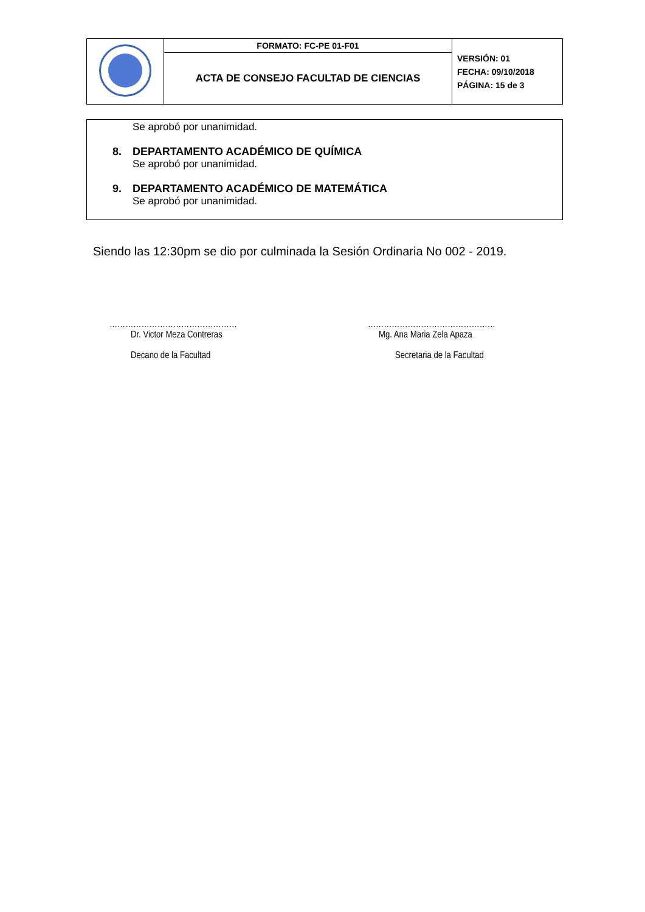| | FORMATO: FC-PE 01-F01 | VERSIÓN: 01 FECHA: 09/10/2018 PÁGINA: 15 de 3 |
| | ACTA DE CONSEJO FACULTAD DE CIENCIAS | |
Se aprobó por unanimidad.
8. DEPARTAMENTO ACADÉMICO DE QUÍMICA
Se aprobó por unanimidad.
9. DEPARTAMENTO ACADÉMICO DE MATEMÁTICA
Se aprobó por unanimidad.
Siendo las 12:30pm se dio por culminada la Sesión Ordinaria No 002 - 2019.
…………………………………………
Dr. Victor Meza Contreras
Decano de la Facultad
…………………………………………
Mg. Ana Maria Zela Apaza
Secretaria de la Facultad